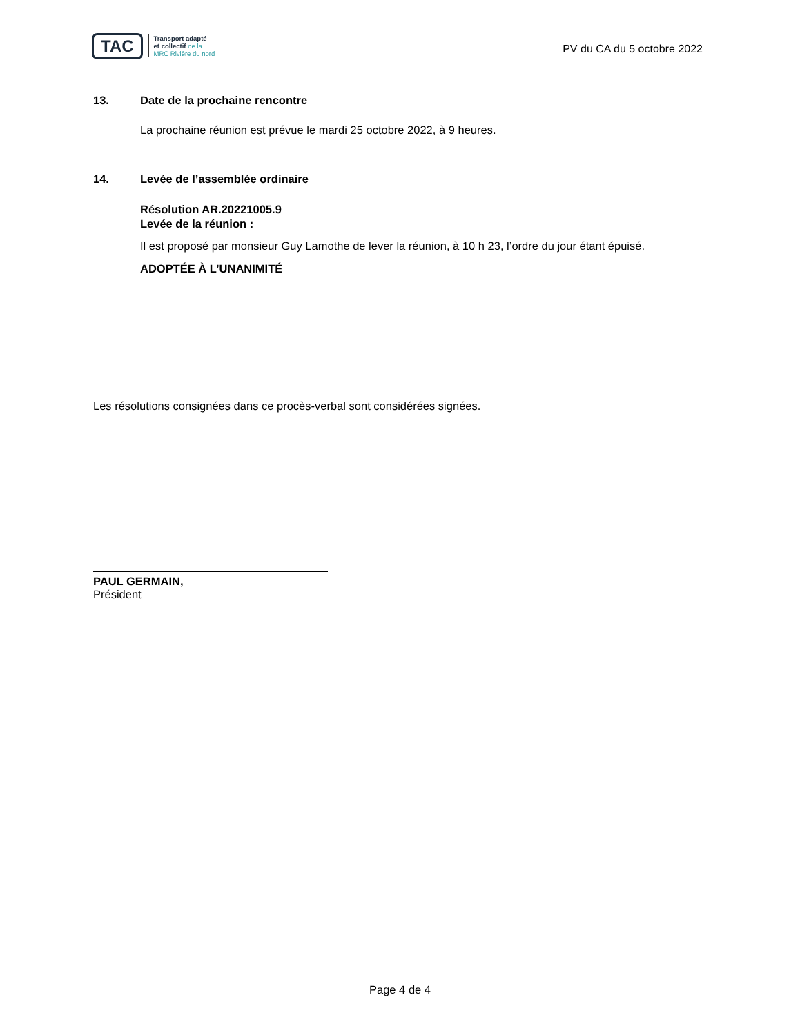TAC
Transport adapté
et collectif de la
MRC Rivière du nord
PV du CA du 5 octobre 2022
13. Date de la prochaine rencontre
La prochaine réunion est prévue le mardi 25 octobre 2022, à 9 heures.
14. Levée de l’assemblée ordinaire
Résolution AR.20221005.9
Levée de la réunion :
Il est proposé par monsieur Guy Lamothe de lever la réunion, à 10 h 23, l’ordre du jour étant épuisé.
ADOPTÉE À L’UNANIMITÉ
Les résolutions consignées dans ce procès-verbal sont considérées signées.
PAUL GERMAIN,
Président
Page 4 de 4